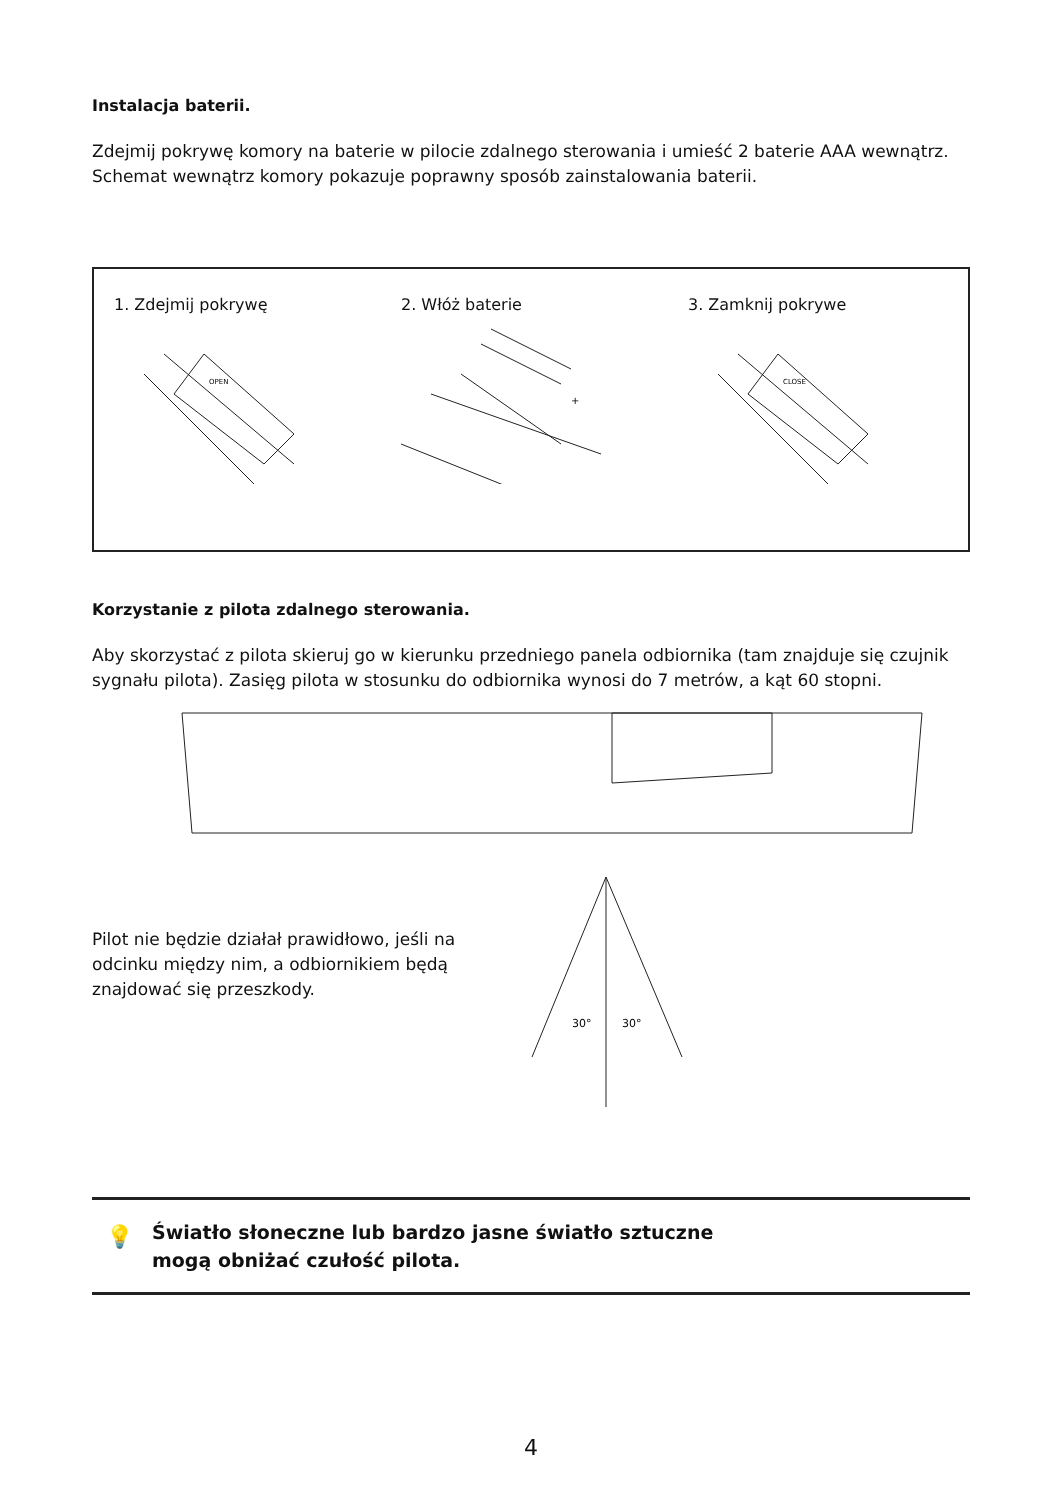Instalacja baterii.
Zdejmij pokrywę komory na baterie w pilocie zdalnego sterowania i umieść 2 baterie AAA wewnątrz. Schemat wewnątrz komory pokazuje poprawny sposób zainstalowania baterii.
1. Zdejmij pokrywę
OPEN
2. Włóż baterie
+
3. Zamknij pokrywe
CLOSE
Korzystanie z pilota zdalnego sterowania.
Aby skorzystać z pilota skieruj go w kierunku przedniego panela odbiornika (tam znajduje się czujnik sygnału pilota). Zasięg pilota w stosunku do odbiornika wynosi do 7 metrów, a kąt 60 stopni.
Pilot nie będzie działał prawidłowo, jeśli na odcinku między nim, a odbiornikiem będą znajdować się przeszkody.
30°
30°
💡 Światło słoneczne lub bardzo jasne światło sztuczne
mogą obniżać czułość pilota.
4